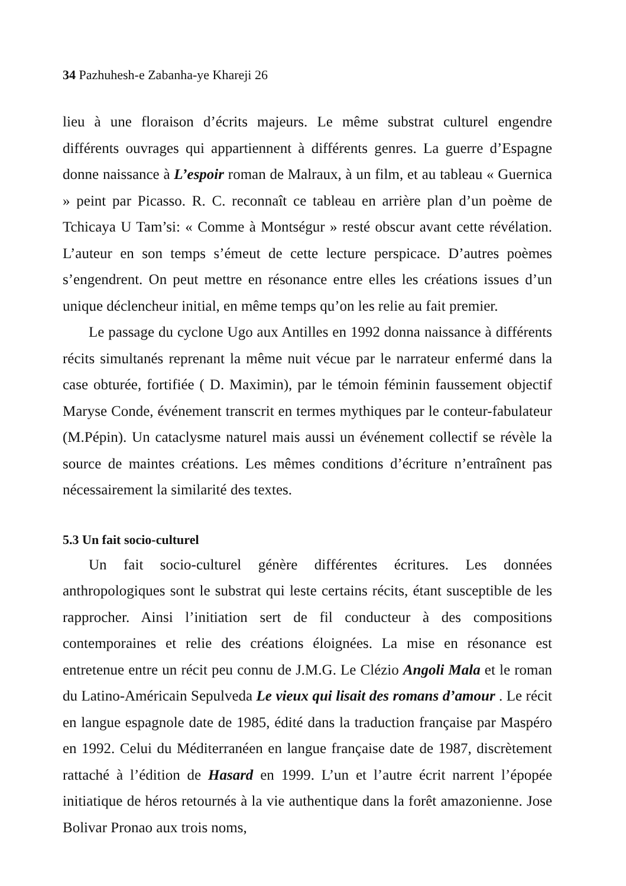34 Pazhuhesh-e Zabanha-ye Khareji 26
lieu à une floraison d’écrits majeurs. Le même substrat culturel engendre différents ouvrages qui appartiennent à différents genres. La guerre d’Espagne donne naissance à L’espoir roman de Malraux, à un film, et au tableau « Guernica » peint par Picasso. R. C. reconnaît ce tableau en arrière plan d’un poème de Tchicaya U Tam’si: « Comme à Montségur » resté obscur avant cette révélation. L’auteur en son temps s’émeut de cette lecture perspicace. D’autres poèmes s’engendrent. On peut mettre en résonance entre elles les créations issues d’un unique déclencheur initial, en même temps qu’on les relie au fait premier.
Le passage du cyclone Ugo aux Antilles en 1992 donna naissance à différents récits simultanés reprenant la même nuit vécue par le narrateur enfermé dans la case obturée, fortifiée ( D. Maximin), par le témoin féminin faussement objectif Maryse Conde, événement transcrit en termes mythiques par le conteur-fabulateur (M.Pépin). Un cataclysme naturel mais aussi un événement collectif se révèle la source de maintes créations. Les mêmes conditions d’écriture n’entraînent pas nécessairement la similarité des textes.
5.3 Un fait socio-culturel
Un fait socio-culturel génère différentes écritures. Les données anthropologiques sont le substrat qui leste certains récits, étant susceptible de les rapprocher. Ainsi l’initiation sert de fil conducteur à des compositions contemporaines et relie des créations éloignées. La mise en résonance est entretenue entre un récit peu connu de J.M.G. Le Clézio Angoli Mala et le roman du Latino-Américain Sepulveda Le vieux qui lisait des romans d’amour . Le récit en langue espagnole date de 1985, édité dans la traduction française par Maspéro en 1992. Celui du Méditerranéen en langue française date de 1987, discrètement rattaché à l’édition de Hasard en 1999. L’un et l’autre écrit narrent l’épopée initiatique de héros retournés à la vie authentique dans la forêt amazonienne. Jose Bolivar Pronao aux trois noms,